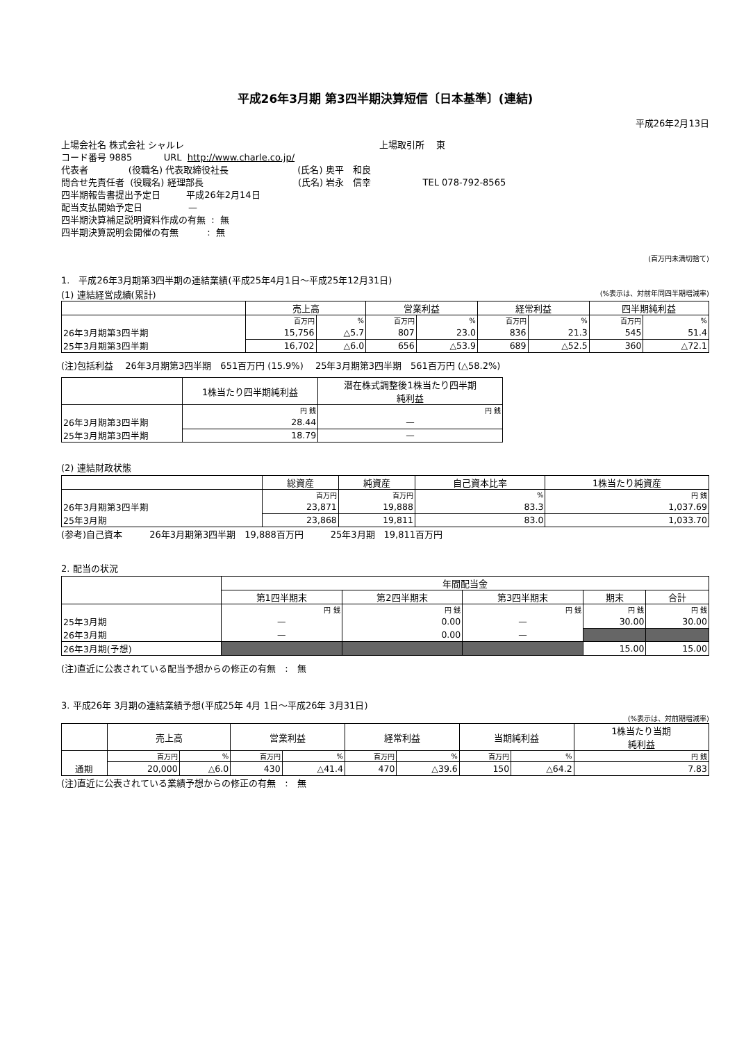平成26年3月期 第3四半期決算短信〔日本基準〕(連結)
平成26年2月13日
上場会社名 株式会社 シャルレ 上場取引所　 東
コード番号 9885 URL http://www.charle.co.jp/
代表者 (役職名) 代表取締役社長 (氏名) 奥平　和良
問合せ先責任者 (役職名) 経理部長 (氏名) 岩永　信幸 TEL 078-792-8565
四半期報告書提出予定日 平成26年2月14日
配当支払開始予定日 —
四半期決算補足説明資料作成の有無 : 無
四半期決算説明会開催の有無 : 無
(百万円未満切捨て)
1.　平成26年3月期第3四半期の連結業績(平成25年4月1日～平成25年12月31日)
(1) 連結経営成績(累計) (%表示は、対前年同四半期増減率)
| | 売上高 | | 営業利益 | | 経常利益 | | 四半期純利益 | |
| --- | --- | --- | --- | --- | --- | --- | --- | --- |
| | 百万円 | % | 百万円 | % | 百万円 | % | 百万円 | % |
| 26年3月期第3四半期 | 15,756 | △5.7 | 807 | 23.0 | 836 | 21.3 | 545 | 51.4 |
| 25年3月期第3四半期 | 16,702 | △6.0 | 656 | △53.9 | 689 | △52.5 | 360 | △72.1 |
(注)包括利益　 26年3月期第3四半期　651百万円 (15.9%)　 25年3月期第3四半期　561百万円 (△58.2%)
| | 1株当たり四半期純利益 | 潜在株式調整後1株当たり四半期 純利益 |
| --- | --- | --- |
| | 円 銭 | 円 銭 |
| 26年3月期第3四半期 | 28.44 | — |
| 25年3月期第3四半期 | 18.79 | — |
(2) 連結財政状態
| | 総資産 | 純資産 | 自己資本比率 | 1株当たり純資産 |
| --- | --- | --- | --- | --- |
| | 百万円 | 百万円 | % | 円 銭 |
| 26年3月期第3四半期 | 23,871 | 19,888 | 83.3 | 1,037.69 |
| 25年3月期 | 23,868 | 19,811 | 83.0 | 1,033.70 |
(参考)自己資本　　　26年3月期第3四半期　19,888百万円　　　25年3月期　19,811百万円
2. 配当の状況
| | 年間配当金 | | | | |
| --- | --- | --- | --- | --- | --- |
| | 第1四半期末 | 第2四半期末 | 第3四半期末 | 期末 | 合計 |
| | 円 銭 | 円 銭 | 円 銭 | 円 銭 | 円 銭 |
| 25年3月期 | — | 0.00 | — | 30.00 | 30.00 |
| 26年3月期 | — | 0.00 | — | | |
| 26年3月期(予想) | | | | 15.00 | 15.00 |
(注)直近に公表されている配当予想からの修正の有無　:　無
3. 平成26年 3月期の連結業績予想(平成25年 4月 1日～平成26年 3月31日)
(%表示は、対前期増減率)
| | 売上高 | | 営業利益 | | 経常利益 | | 当期純利益 | | 1株当たり当期 純利益 |
| --- | --- | --- | --- | --- | --- | --- | --- | --- | --- |
| | 百万円 | % | 百万円 | % | 百万円 | % | 百万円 | % | 円 銭 |
| 通期 | 20,000 | △6.0 | 430 | △41.4 | 470 | △39.6 | 150 | △64.2 | 7.83 |
(注)直近に公表されている業績予想からの修正の有無　:　無